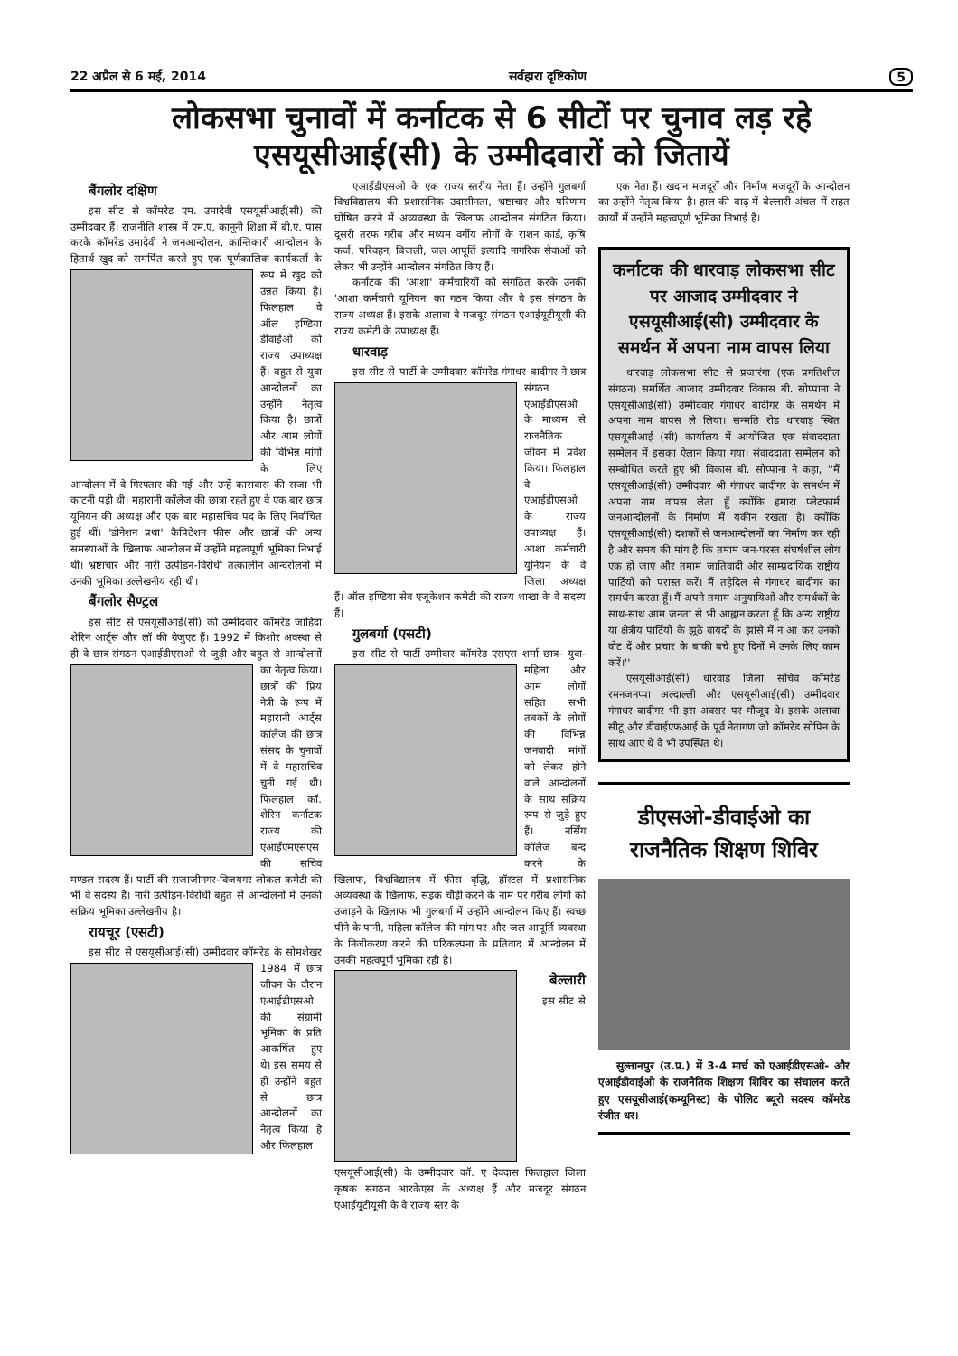22 अप्रैल से 6 मई, 2014 सर्वहारा दृष्टिकोण 5
लोकसभा चुनावों में कर्नाटक से 6 सीटों पर चुनाव लड़ रहे
एसयूसीआई(सी) के उम्मीदवारों को जितायें
बैंगलोर दक्षिण
इस सीट से कॉमरेड एम. उमादेवी एसयूसीआई(सी) की उम्मीदवार हैं। राजनीति शास्त्र में एम.ए, कानूनी शिक्षा में बी.ए. पास करके कॉमरेड उमादेवी ने जनआन्दोलन, क्रान्तिकारी आन्दोलन के हितार्थ खुद को समर्पित करते हुए एक पूर्णकालिक कार्यकर्ता के रूप में खुद को उन्नत किया है। फिलहाल वे ऑल इण्डिया डीवाईओ की राज्य उपाध्यक्ष हैं। बहुत से युवा आन्दोलनों का उन्होंने नेतृत्व किया है। छात्रों और आम लोगों की विभिन्न मांगों के लिए आन्दोलन में वे गिरफ्तार की गई और उन्हें कारावास की सजा भी काटनी पड़ी थी। महारानी कॉलेज की छात्रा रहते हुए वे एक बार छात्र यूनियन की अध्यक्ष और एक बार महासचिव पद के लिए निर्वाचित हुई थीं। 'डोनेशन प्रथा' कैपिटेशन फीस और छात्रों की अन्य समस्याओं के खिलाफ आन्दोलन में उन्होंने महत्वपूर्ण भूमिका निभाई थी। भ्रष्टाचार और नारी उत्पीड़न-विरोधी तत्कालीन आन्दरोलनों में उनकी भूमिका उल्लेखनीय रही थी।
बैंगलोर सैण्ट्रल
इस सीट से एसयूसीआई(सी) की उम्मीदवार कॉमरेड जाहिदा शेरिन आर्ट्स और लॉ की ग्रेजुएट हैं। 1992 में किशोर अवस्था से ही वे छात्र संगठन एआईडीएसओ से जुड़ी और बहुत से आन्दोलनों का नेतृत्व किया। छात्रों की प्रिय नेत्री के रूप में महारानी आर्ट्स कॉलेज की छात्र संसद के चुनावों में वे महासचिव चुनी गई थी। फिलहाल कॉ. शेरिन कर्नाटक राज्य की एआईएमएसएस की सचिव मण्डल सदस्य हैं। पार्टी की राजाजीनगर-विजयगर लोकल कमेटी की भी वे सदस्य हैं। नारी उत्पीड़न-विरोधी बहुत से आन्दोलनों में उनकी सक्रिय भूमिका उल्लेखनीय है।
रायचूर (एसटी)
इस सीट से एसयूसीआई(सी) उम्मीदवार कॉमरेड के सोमशेखर 1984 में छात्र जीवन के दौरान एआईडीएसओ की संग्रामी भूमिका के प्रति आकर्षित हुए थे। इस समय से ही उन्होंने बहुत से छात्र आन्दोलनों का नेतृत्व किया है और फिलहाल
एआईडीएसओ के एक राज्य स्तरीय नेता हैं। उन्होंने गुलबर्गा विश्वविद्यालय की प्रशासनिक उदासीनता, भ्रष्टाचार और परिणाम घोषित करने में अव्यवस्था के खिलाफ आन्दोलन संगठित किया। दूसरी तरफ गरीब और मध्यम वर्गीय लोगों के राशन कार्ड, कृषि कर्ज, परिवहन, बिजली, जल आपूर्ति इत्यादि नागरिक सेवाओं को लेकर भी उन्होंने आन्दोलन संगठित किए हैं।
कर्नाटक की 'आशा' कर्मचारियों को संगठित करके उनकी 'आशा कर्मचारी यूनियन' का गठन किया और वे इस संगठन के राज्य अध्यक्ष हैं। इसके अलावा वे मजदूर संगठन एआईयूटीयूसी की राज्य कमेटी के उपाध्यक्ष हैं।
धारवाड़
इस सीट से पार्टी के उम्मीदवार कॉमरेड गंगाधर बादीगर ने छात्र संगठन एआईडीएसओ के माध्यम से राजनैतिक जीवन में प्रवेश किया। फिलहाल वे एआईडीएसओ के राज्य उपाध्यक्ष हैं। आशा कर्मचारी यूनियन के वे जिला अध्यक्ष हैं। ऑल इण्डिया सेव एजूकेशन कमेटी की राज्य शाखा के वे सदस्य हैं।
गुलबर्गा (एसटी)
इस सीट से पार्टी उम्मीदार कॉमरेड एसएस शर्मा छात्र- युवा- महिला और आम लोगों सहित सभी तबकों के लोगों की विभिन्न जनवादी मांगों को लेकर होने वाले आन्दोलनों के साथ सक्रिय रूप से जुड़े हुए हैं। नर्सिंग कॉलेज बन्द करने के खिलाफ, विश्वविद्यालय में फीस वृद्धि, हॉस्टल में प्रशासनिक अव्यवस्था के खिलाफ, सड़क चौड़ी करने के नाम पर गरीब लोगों को उजाड़ने के खिलाफ भी गुलबर्गा में उन्होंने आन्दोलन किए हैं। स्वच्छ पीने के पानी, महिला कॉलेज की मांग पर और जल आपूर्ति व्यवस्था के निजीकरण करने की परिकल्पना के प्रतिवाद में आन्दोलन में उनकी महत्वपूर्ण भूमिका रही है।
बेल्लारी
इस सीट से एसयूसीआई(सी) के उम्मीदवार कॉ. ए देवदास फिलहाल जिला कृषक संगठन आरकेएस के अध्यक्ष हैं और मजदूर संगठन एआईयूटीयूसी के वे राज्य स्तर के
एक नेता हैं। खदान मजदूरों और निर्माण मजदूरों के आन्दोलन का उन्होंने नेतृत्व किया है। हाल की बाढ़ में बेल्लारी अंचल में राहत कार्यों में उन्होंने महत्त्वपूर्ण भूमिका निभाई है।
कर्नाटक की धारवाड़ लोकसभा सीट पर आजाद उम्मीदवार ने एसयूसीआई(सी) उम्मीदवार के समर्थन में अपना नाम वापस लिया
धारवाड़ लोकसभा सीट से प्रजारंगा (एक प्रगतिशील संगठन) समर्थित आजाद उम्मीदवार विकास बी. सोप्पाना ने एसयूसीआई(सी) उम्मीदवार गंगाधर बादीगर के समर्थन में अपना नाम वापस ले लिया। सन्मति रोड धारवाड़ स्थित एसयूसीआई (सी) कार्यालय में आयोजित एक संवाददाता सम्मेलन में इसका ऐलान किया गया। संवाददाता सम्मेलन को सम्बोधित करते हुए श्री विकास बी. सोप्पाना ने कहा, ''मैं एसयूसीआई(सी) उम्मीदवार श्री गंगाधर बादीगर के समर्थन में अपना नाम वापस लेता हूँ क्योंकि हमारा प्लेटफार्म जनआन्दोलनों के निर्माण में यकीन रखता है। क्योंकि एसयूसीआई(सी) दशकों से जनआन्दोलनों का निर्माण कर रही है और समय की मांग है कि तमाम जन-परस्त संघर्षशील लोग एक हो जाएं और तमाम जातिवादी और साम्प्रदायिक राष्ट्रीय पार्टियों को परास्त करें। मैं तहेदिल से गंगाधर बादीगर का समर्थन करता हूँ। मैं अपने तमाम अनुयायिओं और समर्थकों के साथ-साथ आम जनता से भी आह्वान करता हूँ कि अन्य राष्ट्रीय या क्षेत्रीय पार्टियों के झूठे वायदों के झांसे में न आ कर उनको वोट दें और प्रचार के बाकी बचे हुए दिनों में उनके लिए काम करें।''
एसयूसीआई(सी) धारवाड़ जिला सचिव कॉमरेड रमनजनप्पा अल्दाल्ली और एसयूसीआई(सी) उम्मीदवार गंगाधर बादीगर भी इस अवसर पर मौजूद थे। इसके अलावा सीटू और डीवाईएफआई के पूर्व नेतागण जो कॉमरेड सोपिन के साथ आए थे वे भी उपस्थित थे।
डीएसओ-डीवाईओ का
राजनैतिक शिक्षण शिविर
सुल्तानपुर (उ.प्र.) में 3-4 मार्च को एआईडीएसओ- और एआईडीवाईओ के राजनैतिक शिक्षण शिविर का संचालन करते हुए एसयूसीआई(कम्यूनिस्ट) के पोलिट ब्यूरो सदस्य कॉमरेड रंजीत धर।